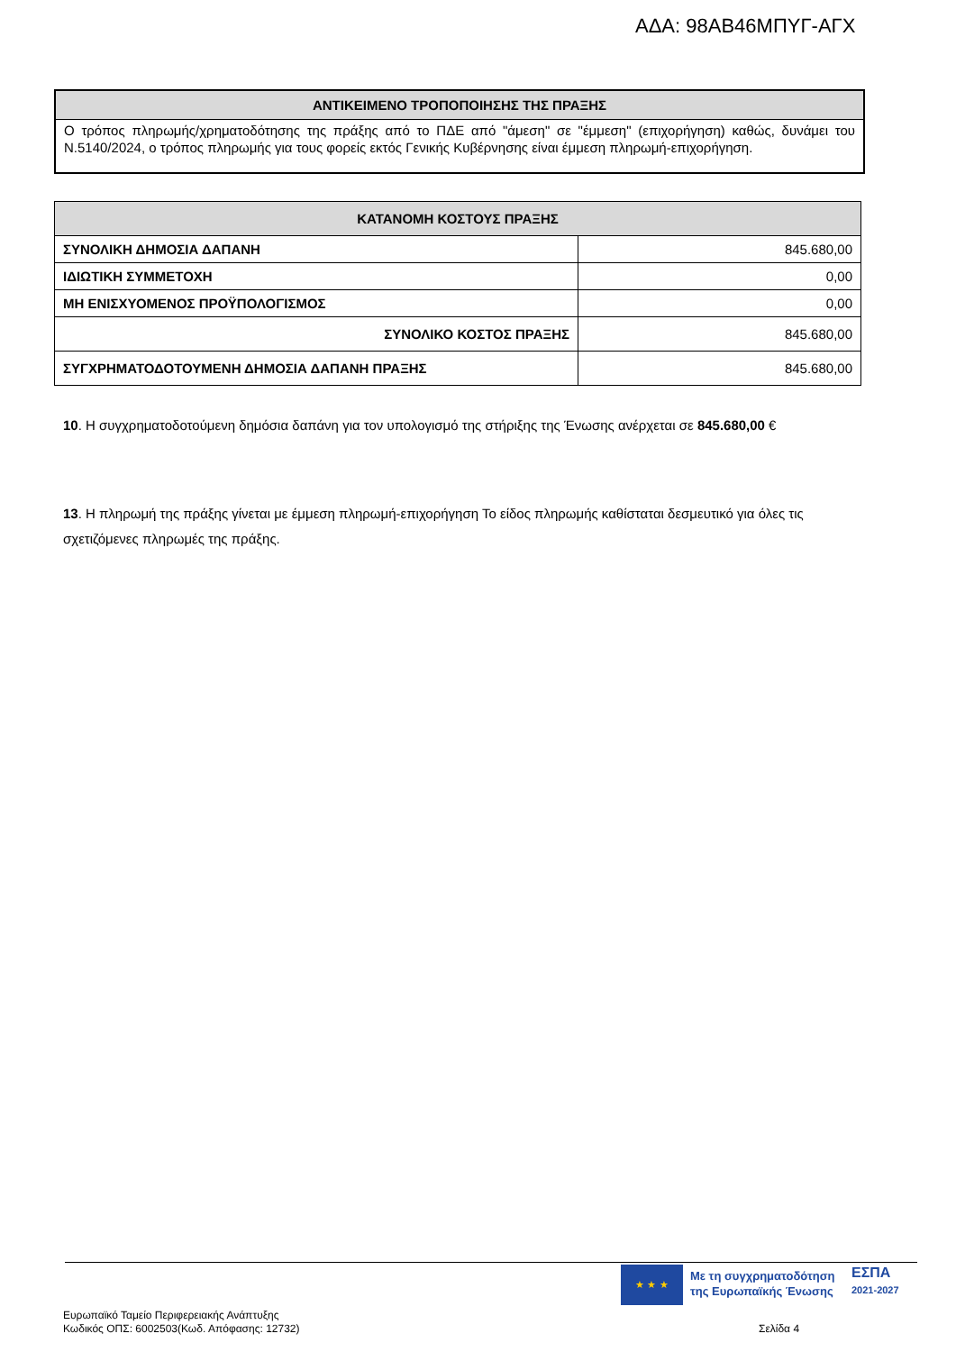ΑΔΑ: 98ΑΒ46ΜΠΥΓ-ΑΓΧ
ΑΝΤΙΚΕΙΜΕΝΟ ΤΡΟΠΟΠΟΙΗΣΗΣ ΤΗΣ ΠΡΑΞΗΣ
Ο τρόπος πληρωμής/χρηματοδότησης της πράξης από το ΠΔΕ από "άμεση" σε "έμμεση" (επιχορήγηση) καθώς, δυνάμει του Ν.5140/2024, ο τρόπος πληρωμής για τους φορείς εκτός Γενικής Κυβέρνησης είναι έμμεση πληρωμή-επιχορήγηση.
| ΚΑΤΑΝΟΜΗ ΚΟΣΤΟΥΣ ΠΡΑΞΗΣ | |
| --- | --- |
| ΣΥΝΟΛΙΚΗ ΔΗΜΟΣΙΑ ΔΑΠΑΝΗ | 845.680,00 |
| ΙΔΙΩΤΙΚΗ ΣΥΜΜΕΤΟΧΗ | 0,00 |
| ΜΗ ΕΝΙΣΧΥΟΜΕΝΟΣ ΠΡΟΫΠΟΛΟΓΙΣΜΟΣ | 0,00 |
| ΣΥΝΟΛΙΚΟ ΚΟΣΤΟΣ ΠΡΑΞΗΣ | 845.680,00 |
| ΣΥΓΧΡΗΜΑΤΟΔΟΤΟΥΜΕΝΗ ΔΗΜΟΣΙΑ ΔΑΠΑΝΗ ΠΡΑΞΗΣ | 845.680,00 |
10. Η συγχρηματοδοτούμενη δημόσια δαπάνη για τον υπολογισμό της στήριξης της Ένωσης ανέρχεται σε 845.680,00 €
13. Η πληρωμή της πράξης γίνεται με έμμεση πληρωμή-επιχορήγηση Το είδος πληρωμής καθίσταται δεσμευτικό για όλες τις σχετιζόμενες πληρωμές της πράξης.
★ ★ ★
Με τη συγχρηματοδότηση
της Ευρωπαϊκής Ένωσης
ΕΣΠΑ
2021-2027
Ευρωπαϊκό Ταμείο Περιφερειακής Ανάπτυξης
Κωδικός ΟΠΣ: 6002503(Κωδ. Απόφασης: 12732)
Σελίδα 4